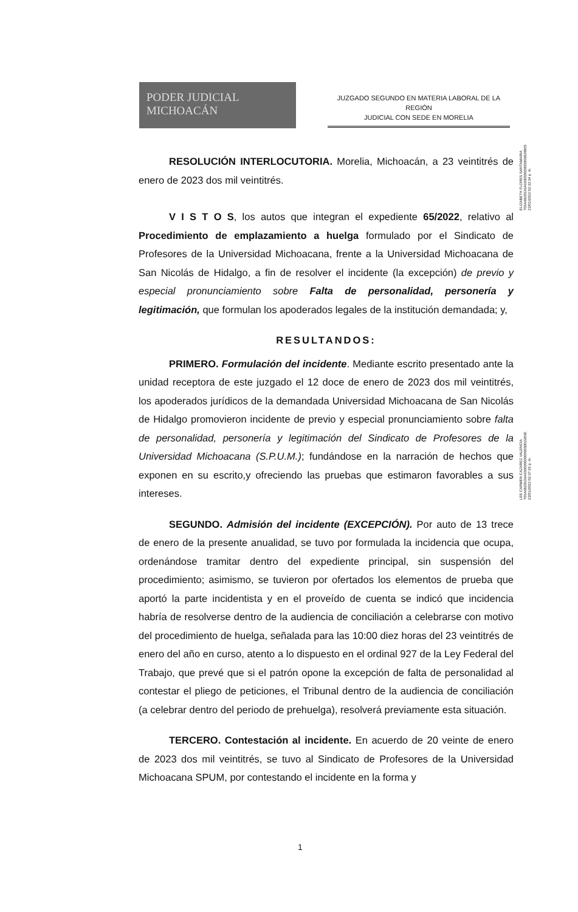PODER JUDICIAL
MICHOACÁN
JUZGADO SEGUNDO EN MATERIA LABORAL DE LA REGIÓN
JUDICIAL CON SEDE EN MORELIA
ELIZABETH FLORES SANTAMARIA
706A6820636A66000000000000028865
23/01/2023 02:33:34 p. m.
LEE CARMEN CAZAREZ VALENCIA
706A6820636A66000000000000002286E
23/01/2023 02:37:26 p. m.
RESOLUCIÓN INTERLOCUTORIA. Morelia, Michoacán, a 23 veintitrés de enero de 2023 dos mil veintitrés.
V I S T O S, los autos que integran el expediente 65/2022, relativo al Procedimiento de emplazamiento a huelga formulado por el Sindicato de Profesores de la Universidad Michoacana, frente a la Universidad Michoacana de San Nicolás de Hidalgo, a fin de resolver el incidente (la excepción) de previo y especial pronunciamiento sobre Falta de personalidad, personería y legitimación, que formulan los apoderados legales de la institución demandada; y,
RESULTANDOS:
PRIMERO. Formulación del incidente. Mediante escrito presentado ante la unidad receptora de este juzgado el 12 doce de enero de 2023 dos mil veintitrés, los apoderados jurídicos de la demandada Universidad Michoacana de San Nicolás de Hidalgo promovieron incidente de previo y especial pronunciamiento sobre falta de personalidad, personería y legitimación del Sindicato de Profesores de la Universidad Michoacana (S.P.U.M.); fundándose en la narración de hechos que exponen en su escrito,y ofreciendo las pruebas que estimaron favorables a sus intereses.
SEGUNDO. Admisión del incidente (EXCEPCIÓN). Por auto de 13 trece de enero de la presente anualidad, se tuvo por formulada la incidencia que ocupa, ordenándose tramitar dentro del expediente principal, sin suspensión del procedimiento; asimismo, se tuvieron por ofertados los elementos de prueba que aportó la parte incidentista y en el proveído de cuenta se indicó que incidencia habría de resolverse dentro de la audiencia de conciliación a celebrarse con motivo del procedimiento de huelga, señalada para las 10:00 diez horas del 23 veintitrés de enero del año en curso, atento a lo dispuesto en el ordinal 927 de la Ley Federal del Trabajo, que prevé que si el patrón opone la excepción de falta de personalidad al contestar el pliego de peticiones, el Tribunal dentro de la audiencia de conciliación (a celebrar dentro del periodo de prehuelga), resolverá previamente esta situación.
TERCERO. Contestación al incidente. En acuerdo de 20 veinte de enero de 2023 dos mil veintitrés, se tuvo al Sindicato de Profesores de la Universidad Michoacana SPUM, por contestando el incidente en la forma y
1